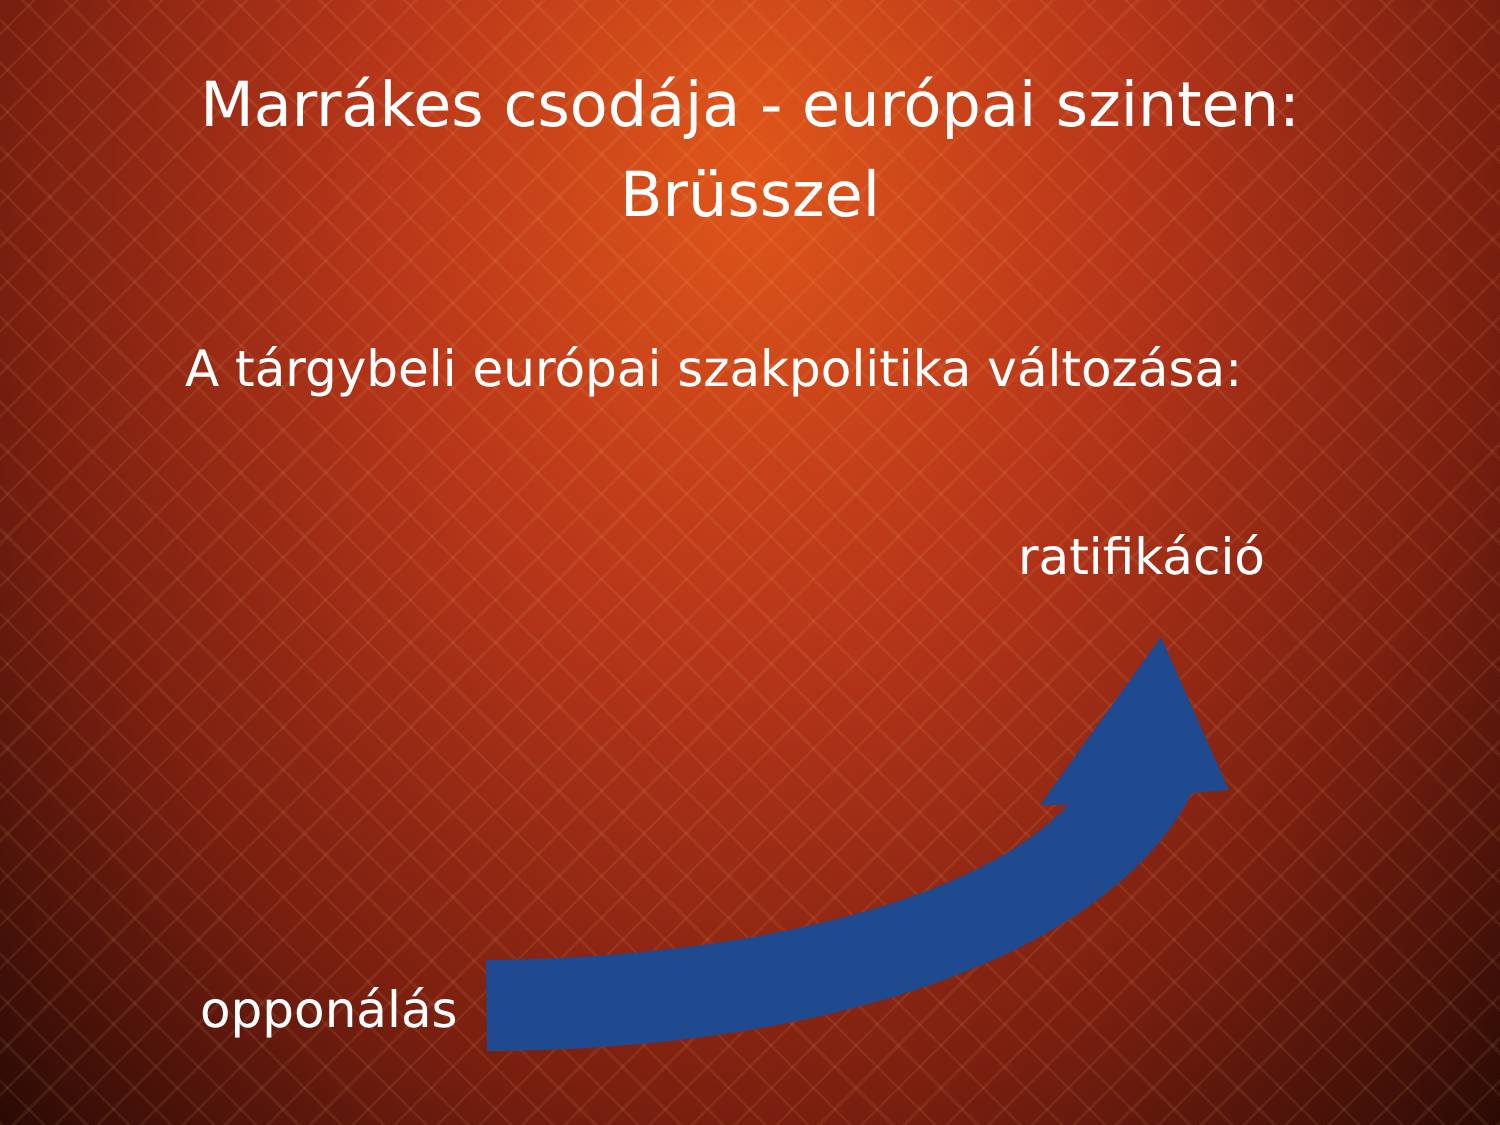Marrákes csodája - európai szinten:
Brüsszel
A tárgybeli európai szakpolitika változása:
ratifikáció
opponálás